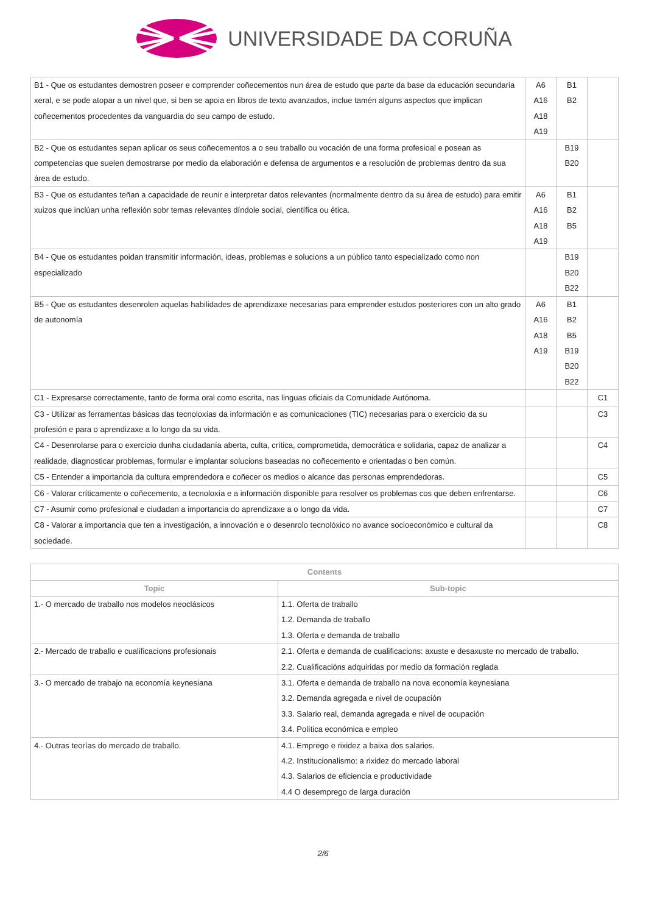UNIVERSIDADE DA CORUÑA
| B1 - Que os estudantes demostren poseer e comprender coñecementos nun área de estudo que parte da base da educación secundaria xeral, e se pode atopar a un nivel que, si ben se apoia en libros de texto avanzados, inclue tamén alguns aspectos que implican coñecementos procedentes da vanguardia do seu campo de estudo. | A6 A16 A18 A19 | B1 B2 | |
| B2 - Que os estudantes sepan aplicar os seus coñecementos a o seu traballo ou vocación de una forma profesioal e posean as competencias que suelen demostrarse por medio da elaboración e defensa de argumentos e a resolución de problemas dentro da sua área de estudo. | | B19 B20 | |
| B3 - Que os estudantes teñan a capacidade de reunir e interpretar datos relevantes (normalmente dentro da su área de estudo) para emitir xuizos que inclúan unha reflexión sobr temas relevantes díndole social, científica ou ética. | A6 A16 A18 A19 | B1 B2 B5 | |
| B4 - Que os estudantes poidan transmitir información, ideas, problemas e solucions a un público tanto especializado como non especializado | | B19 B20 B22 | |
| B5 - Que os estudantes desenrolen aquelas habilidades de aprendizaxe necesarias para emprender estudos posteriores con un alto grado de autonomía | A6 A16 A18 A19 | B1 B2 B5 B19 B20 B22 | |
| C1 - Expresarse correctamente, tanto de forma oral como escrita, nas linguas oficiais da Comunidade Autónoma. | | | C1 |
| C3 - Utilizar as ferramentas básicas das tecnoloxías da información e as comunicaciones (TIC) necesarias para o exercicio da su profesión e para o aprendizaxe a lo longo da su vida. | | | C3 |
| C4 - Desenrolarse para o exercicio dunha ciudadanía aberta, culta, crítica, comprometida, democrática e solidaria, capaz de analizar a realidade, diagnosticar problemas, formular e implantar solucions baseadas no coñecemento e orientadas o ben común. | | | C4 |
| C5 - Entender a importancia da cultura emprendedora e coñecer os medios o alcance das personas emprendedoras. | | | C5 |
| C6 - Valorar críticamente o coñecemento, a tecnoloxía e a información disponible para resolver os problemas cos que deben enfrentarse. | | | C6 |
| C7 - Asumir como profesional e ciudadan a importancia do aprendizaxe a o longo da vida. | | | C7 |
| C8 - Valorar a importancia que ten a investigación, a innovación e o desenrolo tecnolóxico no avance socioeconómico e cultural da sociedade. | | | C8 |
| Contents | |
| --- | --- |
| Topic | Sub-topic |
| 1.- O mercado de traballo nos modelos neoclásicos | 1.1. Oferta de traballo 1.2. Demanda de traballo 1.3. Oferta e demanda de traballo |
| 2.- Mercado de traballo e cualificacions profesionais | 2.1. Oferta e demanda de cualificacions: axuste e desaxuste no mercado de traballo. 2.2. Cualificacións adquiridas por medio da formación reglada |
| 3.- O mercado de trabajo na economía keynesiana | 3.1. Oferta e demanda de traballo na nova economía keynesiana 3.2. Demanda agregada e nivel de ocupación 3.3. Salario real, demanda agregada e nivel de ocupación 3.4. Política económica e empleo |
| 4.- Outras teorías do mercado de traballo. | 4.1. Emprego e rixidez a baixa dos salarios. 4.2. Institucionalismo: a rixidez do mercado laboral 4.3. Salarios de eficiencia e productividade 4.4 O desemprego de larga duración |
2/6